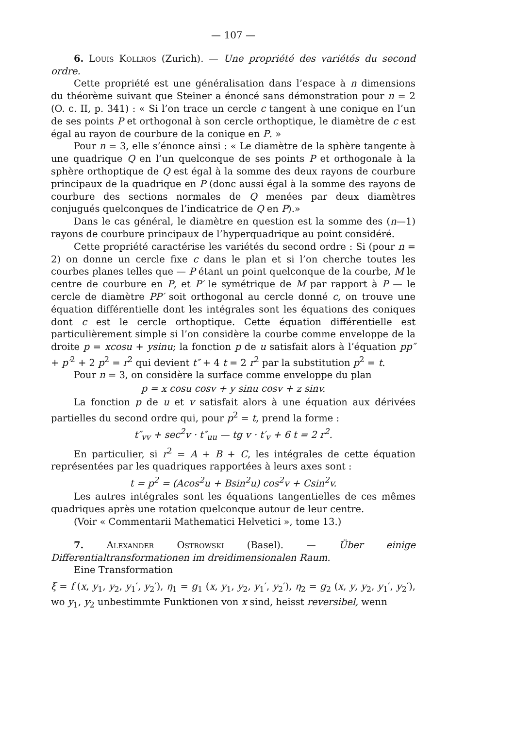— 107 —
6. Louis Kollros (Zurich). — Une propriété des variétés du second ordre.
Cette propriété est une généralisation dans l’espace à n dimensions du théorème suivant que Steiner a énoncé sans démonstration pour n = 2 (O. c. II, p. 341) : « Si l’on trace un cercle c tangent à une conique en l’un de ses points P et orthogonal à son cercle orthoptique, le diamètre de c est égal au rayon de courbure de la conique en P. »
Pour n = 3, elle s’énonce ainsi : « Le diamètre de la sphère tangente à une quadrique Q en l’un quelconque de ses points P et orthogonale à la sphère orthoptique de Q est égal à la somme des deux rayons de courbure principaux de la quadrique en P (donc aussi égal à la somme des rayons de courbure des sections normales de Q menées par deux diamètres conjugués quelconques de l’indicatrice de Q en P).»
Dans le cas général, le diamètre en question est la somme des (n—1) rayons de courbure principaux de l’hyperquadrique au point considéré.
Cette propriété caractérise les variétés du second ordre : Si (pour n = 2) on donne un cercle fixe c dans le plan et si l’on cherche toutes les courbes planes telles que — P étant un point quelconque de la courbe, M le centre de courbure en P, et P′ le symétrique de M par rapport à P — le cercle de diamètre PP′ soit orthogonal au cercle donné c, on trouve une équation différentielle dont les intégrales sont les équations des coniques dont c est le cercle orthoptique. Cette équation différentielle est particulièrement simple si l’on considère la courbe comme enveloppe de la droite p = xcosu + ysinu; la fonction p de u satisfait alors à l’équation pp″ + p′<sup>2</sup> + 2 p<sup>2</sup> = r<sup>2</sup> qui devient t″ + 4 t = 2 r<sup>2</sup> par la substitution p<sup>2</sup> = t.
Pour n = 3, on considère la surface comme enveloppe du plan
p = x cosu cosv + y sinu cosv + z sinv.
La fonction p de u et v satisfait alors à une équation aux dérivées partielles du second ordre qui, pour p<sup>2</sup> = t, prend la forme :
t″<sub>vv</sub> + sec<sup>2</sup>v · t″<sub>uu</sub> — tg v · t′<sub>v</sub> + 6 t = 2 r<sup>2</sup>.
En particulier, si r<sup>2</sup> = A + B + C, les intégrales de cette équation représentées par les quadriques rapportées à leurs axes sont :
t = p<sup>2</sup> = (Acos<sup>2</sup>u + Bsin<sup>2</sup>u) cos<sup>2</sup>v + Csin<sup>2</sup>v.
Les autres intégrales sont les équations tangentielles de ces mêmes quadriques après une rotation quelconque autour de leur centre.
(Voir « Commentarii Mathematici Helvetici », tome 13.)
7. Alexander Ostrowski (Basel). — Über einige Differentialtransformationen im dreidimensionalen Raum.
Eine Transformation
ξ = f (x, y<sub>1</sub>, y<sub>2</sub>, y<sub>1</sub>′, y<sub>2</sub>′), η<sub>1</sub> = g<sub>1</sub> (x, y<sub>1</sub>, y<sub>2</sub>, y<sub>1</sub>′, y<sub>2</sub>′), η<sub>2</sub> = g<sub>2</sub> (x, y, y<sub>2</sub>, y<sub>1</sub>′, y<sub>2</sub>′), wo y<sub>1</sub>, y<sub>2</sub> unbestimmte Funktionen von x sind, heisst reversibel, wenn